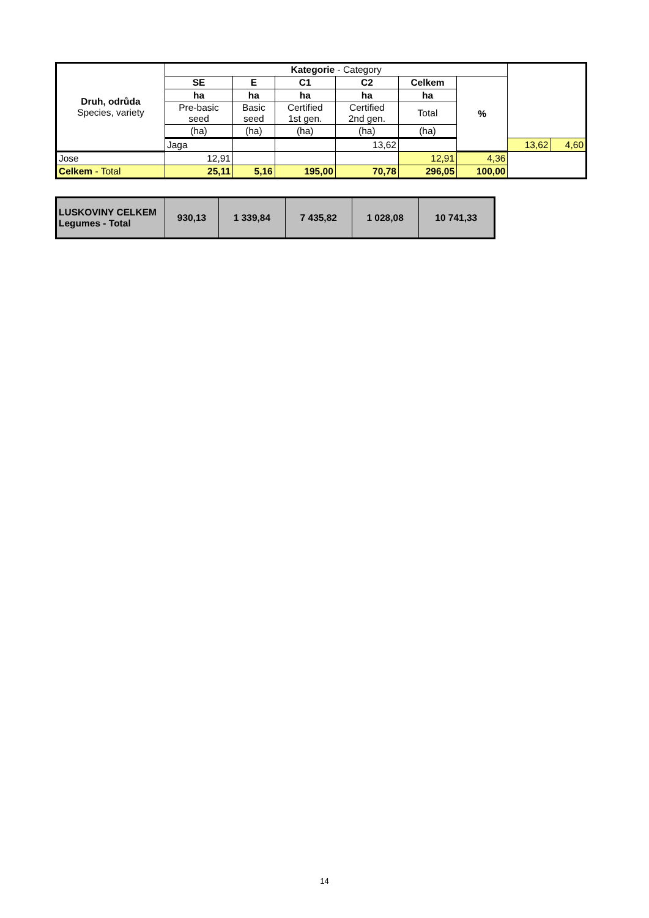| Druh, odrůda Species, variety | Kategorie - Category | | | | | | | |
| --- | --- | --- | --- | --- | --- | --- | --- | --- |
| | SE | E | C1 | C2 | Celkem | % | | |
| | ha | ha | ha | ha | ha | | | |
| | Pre-basic seed | Basic seed | Certified 1st gen. | Certified 2nd gen. | Total | | | |
| | (ha) | (ha) | (ha) | (ha) | (ha) | | | |
| | Jaga | | | 13,62 | | | 13,62 | 4,60 |
| Jose | 12,91 | | | | 12,91 | 4,36 | | |
| Celkem - Total | 25,11 | 5,16 | 195,00 | 70,78 | 296,05 | 100,00 | | |
| LUSKOVINY CELKEM Legumes - Total | 930,13 | 1 339,84 | 7 435,82 | 1 028,08 | 10 741,33 |
14